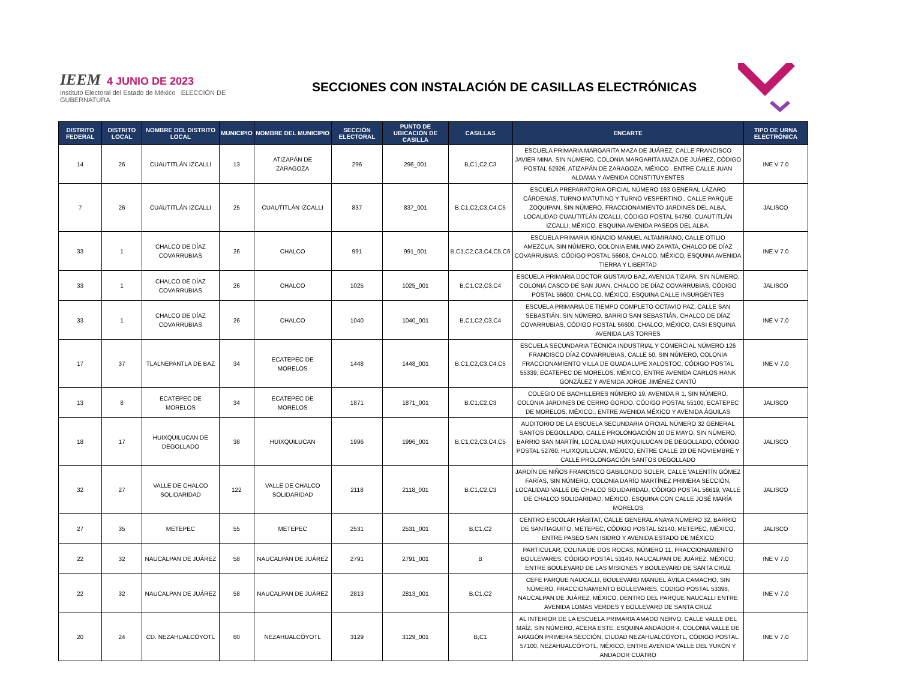IEEM 4 JUNIO DE 2023
Instituto Electoral del Estado de México ELECCIÓN DE GUBERNATURA
SECCIONES CON INSTALACIÓN DE CASILLAS ELECTRÓNICAS
| DISTRITO FEDERAL | DISTRITO LOCAL | NOMBRE DEL DISTRITO LOCAL | MUNICIPIO | NOMBRE DEL MUNICIPIO | SECCIÓN ELECTORAL | PUNTO DE UBICACIÓN DE CASILLA | CASILLAS | ENCARTE | TIPO DE URNA ELECTRÓNICA |
| --- | --- | --- | --- | --- | --- | --- | --- | --- | --- |
| 14 | 26 | CUAUTITLÁN IZCALLI | 13 | ATIZAPÁN DE ZARAGOZA | 296 | 296_001 | B,C1,C2,C3 | ESCUELA PRIMARIA MARGARITA MAZA DE JUÁREZ, CALLE FRANCISCO JAVIER MINA, SIN NÚMERO, COLONIA MARGARITA MAZA DE JUÁREZ, CÓDIGO POSTAL 52926, ATIZAPÁN DE ZARAGOZA, MÉXICO , ENTRE CALLE JUAN ALDAMA Y AVENIDA CONSTITUYENTES | INE V 7.0 |
| 7 | 26 | CUAUTITLÁN IZCALLI | 25 | CUAUTITLÁN IZCALLI | 837 | 837_001 | B,C1,C2,C3,C4,C5 | ESCUELA PREPARATORIA OFICIAL NÚMERO 163 GENERAL LÁZARO CÁRDENAS, TURNO MATUTINO Y TURNO VESPERTINO., CALLE PARQUE ZOQUIPAN, SIN NÚMERO, FRACCIONAMIENTO JARDINES DEL ALBA, LOCALIDAD CUAUTITLÁN IZCALLI, CÓDIGO POSTAL 54750, CUAUTITLÁN IZCALLI, MÉXICO, ESQUINA AVENIDA PASEOS DEL ALBA. | JALISCO |
| 33 | 1 | CHALCO DE DÍAZ COVARRUBIAS | 26 | CHALCO | 991 | 991_001 | B,C1,C2,C3,C4,C5,C6 | ESCUELA PRIMARIA IGNACIO MANUEL ALTAMIRANO, CALLE OTILIO AMEZCUA, SIN NÚMERO, COLONIA EMILIANO ZAPATA, CHALCO DE DÍAZ COVARRUBIAS, CÓDIGO POSTAL 56608, CHALCO, MÉXICO, ESQUINA AVENIDA TIERRA Y LIBERTAD | INE V 7.0 |
| 33 | 1 | CHALCO DE DÍAZ COVARRUBIAS | 26 | CHALCO | 1025 | 1025_001 | B,C1,C2,C3,C4 | ESCUELA PRIMARIA DOCTOR GUSTAVO BAZ, AVENIDA TIZAPA, SIN NÚMERO, COLONIA CASCO DE SAN JUAN, CHALCO DE DÍAZ COVARRUBIAS, CÓDIGO POSTAL 56600, CHALCO, MÉXICO, ESQUINA CALLE INSURGENTES | JALISCO |
| 33 | 1 | CHALCO DE DÍAZ COVARRUBIAS | 26 | CHALCO | 1040 | 1040_001 | B,C1,C2,C3,C4 | ESCUELA PRIMARIA DE TIEMPO COMPLETO OCTAVIO PAZ, CALLE SAN SEBASTIÁN, SIN NÚMERO, BARRIO SAN SEBASTIÁN, CHALCO DE DÍAZ COVARRUBIAS, CÓDIGO POSTAL 56600, CHALCO, MÉXICO, CASI ESQUINA AVENIDA LAS TORRES | INE V 7.0 |
| 17 | 37 | TLALNEPANTLA DE BAZ | 34 | ECATEPEC DE MORELOS | 1448 | 1448_001 | B,C1,C2,C3,C4,C5 | ESCUELA SECUNDARIA TÉCNICA INDUSTRIAL Y COMERCIAL NÚMERO 126 FRANCISCO DÍAZ COVARRUBIAS, CALLE 50, SIN NÚMERO, COLONIA FRACCIONAMIENTO VILLA DE GUADALUPE XALOSTOC, CÓDIGO POSTAL 55339, ECATEPEC DE MORELOS, MÉXICO, ENTRE AVENIDA CARLOS HANK GONZÁLEZ Y AVENIDA JORGE JIMÉNEZ CANTÚ | INE V 7.0 |
| 13 | 8 | ECATEPEC DE MORELOS | 34 | ECATEPEC DE MORELOS | 1871 | 1871_001 | B,C1,C2,C3 | COLEGIO DE BACHILLERES NÚMERO 19, AVENIDA R 1, SIN NÚMERO, COLONIA JARDINES DE CERRO GORDO, CÓDIGO POSTAL 55100, ECATEPEC DE MORELOS, MÉXICO., ENTRE AVENIDA MÉXICO Y AVENIDA ÁGUILAS | JALISCO |
| 18 | 17 | HUIXQUILUCAN DE DEGOLLADO | 38 | HUIXQUILUCAN | 1996 | 1996_001 | B,C1,C2,C3,C4,C5 | AUDITORIO DE LA ESCUELA SECUNDARIA OFICIAL NÚMERO 32 GENERAL SANTOS DEGOLLADO, CALLE PROLONGACIÓN 10 DE MAYO, SIN NÚMERO, BARRIO SAN MARTÍN, LOCALIDAD HUIXQUILUCAN DE DEGOLLADO, CÓDIGO POSTAL 52760, HUIXQUILUCAN, MÉXICO, ENTRE CALLE 20 DE NOVIEMBRE Y CALLE PROLONGACIÓN SANTOS DEGOLLADO | JALISCO |
| 32 | 27 | VALLE DE CHALCO SOLIDARIDAD | 122 | VALLE DE CHALCO SOLIDARIDAD | 2118 | 2118_001 | B,C1,C2,C3 | JARDÍN DE NIÑOS FRANCISCO GABILONDO SOLER, CALLE VALENTÍN GÓMEZ FARÍAS, SIN NÚMERO, COLONIA DARÍO MARTÍNEZ PRIMERA SECCIÓN, LOCALIDAD VALLE DE CHALCO SOLIDARIDAD, CÓDIGO POSTAL 56619, VALLE DE CHALCO SOLIDARIDAD, MÉXICO, ESQUINA CON CALLE JOSÉ MARÍA MORELOS | JALISCO |
| 27 | 35 | METEPEC | 55 | METEPEC | 2531 | 2531_001 | B,C1,C2 | CENTRO ESCOLAR HÁBITAT, CALLE GENERAL ANAYA NÚMERO 32, BARRIO DE SANTIAGUITO, METEPEC, CÓDIGO POSTAL 52140, METEPEC, MÉXICO, ENTRE PASEO SAN ISIDRO Y AVENIDA ESTADO DE MÉXICO | JALISCO |
| 22 | 32 | NAUCALPAN DE JUÁREZ | 58 | NAUCALPAN DE JUÁREZ | 2791 | 2791_001 | B | PARTICULAR, COLINA DE DOS ROCAS, NÚMERO 11, FRACCIONAMIENTO BOULEVARES, CÓDIGO POSTAL 53140, NAUCALPAN DE JUÁREZ, MÉXICO, ENTRE BOULEVARD DE LAS MISIONES Y BOULEVARD DE SANTA CRUZ | INE V 7.0 |
| 22 | 32 | NAUCALPAN DE JUÁREZ | 58 | NAUCALPAN DE JUÁREZ | 2813 | 2813_001 | B,C1,C2 | CEFE PARQUE NAUCALLI, BOULEVARD MANUEL ÁVILA CAMACHO, SIN NÚMERO, FRACCIONAMIENTO BOULEVARES, CODIGO POSTAL 53398, NAUCALPAN DE JUÁREZ, MÉXICO, DENTRO DEL PARQUE NAUCALLI ENTRE AVENIDA LOMAS VERDES Y BOULEVARD DE SANTA CRUZ | INE V 7.0 |
| 20 | 24 | CD. NEZAHUALCÓYOTL | 60 | NEZAHUALCÓYOTL | 3129 | 3129_001 | B,C1 | AL INTERIOR DE LA ESCUELA PRIMARIA AMADO NERVO, CALLE VALLE DEL MAÍZ, SIN NÚMERO, ACERA ESTE, ESQUINA ANDADOR 4, COLONIA VALLE DE ARAGÓN PRIMERA SECCIÓN, CIUDAD NEZAHUALCÓYOTL, CÓDIGO POSTAL 57100, NEZAHUALCÓYOTL, MÉXICO, ENTRE AVENIDA VALLE DEL YUKÓN Y ANDADOR CUATRO | INE V 7.0 |